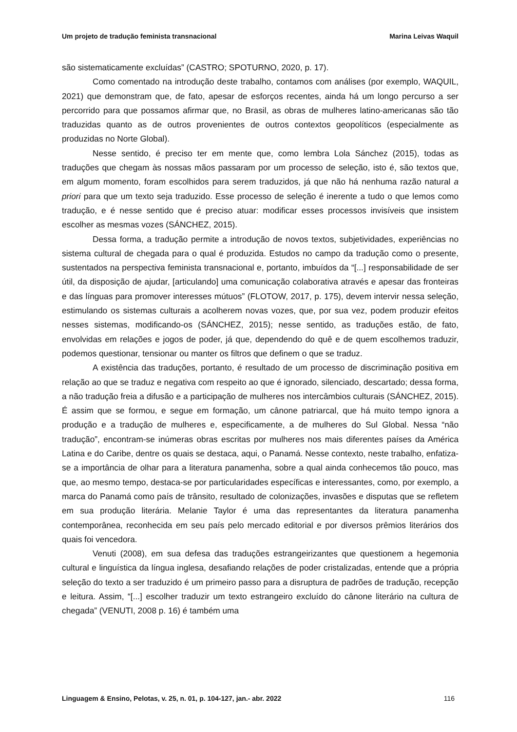Um projeto de tradução feminista transnacional Marina Leivas Waquil
são sistematicamente excluídas” (CASTRO; SPOTURNO, 2020, p. 17).
Como comentado na introdução deste trabalho, contamos com análises (por exemplo, WAQUIL, 2021) que demonstram que, de fato, apesar de esforços recentes, ainda há um longo percurso a ser percorrido para que possamos afirmar que, no Brasil, as obras de mulheres latino-americanas são tão traduzidas quanto as de outros provenientes de outros contextos geopolíticos (especialmente as produzidas no Norte Global).
Nesse sentido, é preciso ter em mente que, como lembra Lola Sánchez (2015), todas as traduções que chegam às nossas mãos passaram por um processo de seleção, isto é, são textos que, em algum momento, foram escolhidos para serem traduzidos, já que não há nenhuma razão natural a priori para que um texto seja traduzido. Esse processo de seleção é inerente a tudo o que lemos como tradução, e é nesse sentido que é preciso atuar: modificar esses processos invisíveis que insistem escolher as mesmas vozes (SÁNCHEZ, 2015).
Dessa forma, a tradução permite a introdução de novos textos, subjetividades, experiências no sistema cultural de chegada para o qual é produzida. Estudos no campo da tradução como o presente, sustentados na perspectiva feminista transnacional e, portanto, imbuídos da “[...] responsabilidade de ser útil, da disposição de ajudar, [articulando] uma comunicação colaborativa através e apesar das fronteiras e das línguas para promover interesses mútuos” (FLOTOW, 2017, p. 175), devem intervir nessa seleção, estimulando os sistemas culturais a acolherem novas vozes, que, por sua vez, podem produzir efeitos nesses sistemas, modificando-os (SÁNCHEZ, 2015); nesse sentido, as traduções estão, de fato, envolvidas em relações e jogos de poder, já que, dependendo do quê e de quem escolhemos traduzir, podemos questionar, tensionar ou manter os filtros que definem o que se traduz.
A existência das traduções, portanto, é resultado de um processo de discriminação positiva em relação ao que se traduz e negativa com respeito ao que é ignorado, silenciado, descartado; dessa forma, a não tradução freia a difusão e a participação de mulheres nos intercâmbios culturais (SÁNCHEZ, 2015). É assim que se formou, e segue em formação, um cânone patriarcal, que há muito tempo ignora a produção e a tradução de mulheres e, especificamente, a de mulheres do Sul Global. Nessa “não tradução”, encontram-se inúmeras obras escritas por mulheres nos mais diferentes países da América Latina e do Caribe, dentre os quais se destaca, aqui, o Panamá. Nesse contexto, neste trabalho, enfatiza-se a importância de olhar para a literatura panamenha, sobre a qual ainda conhecemos tão pouco, mas que, ao mesmo tempo, destaca-se por particularidades específicas e interessantes, como, por exemplo, a marca do Panamá como país de trânsito, resultado de colonizações, invasões e disputas que se refletem em sua produção literária. Melanie Taylor é uma das representantes da literatura panamenha contemporânea, reconhecida em seu país pelo mercado editorial e por diversos prêmios literários dos quais foi vencedora.
Venuti (2008), em sua defesa das traduções estrangeirizantes que questionem a hegemonia cultural e linguística da língua inglesa, desafiando relações de poder cristalizadas, entende que a própria seleção do texto a ser traduzido é um primeiro passo para a disruptura de padrões de tradução, recepção e leitura. Assim, “[...] escolher traduzir um texto estrangeiro excluído do cânone literário na cultura de chegada” (VENUTI, 2008 p. 16) é também uma
Linguagem & Ensino, Pelotas, v. 25, n. 01, p. 104-127, jan.- abr. 2022 116